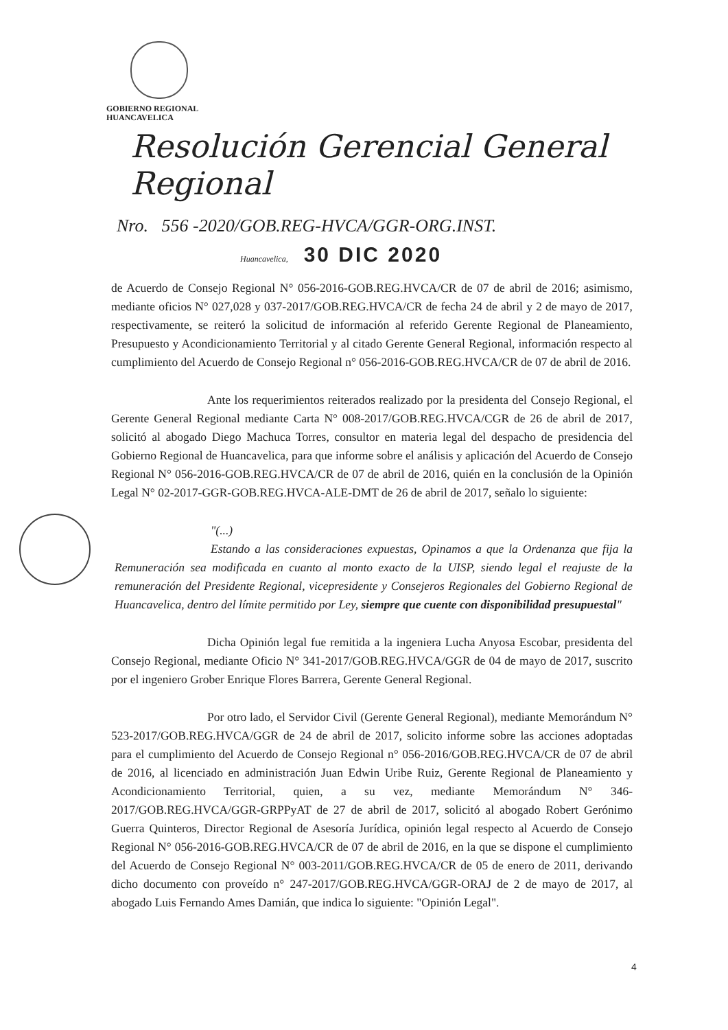GOBIERNO REGIONAL
HUANCAVELICA
Resolución Gerencial General Regional
Nro. 556 -2020/GOB.REG-HVCA/GGR-ORG.INST.
Huancavelica, 30 DIC 2020
de Acuerdo de Consejo Regional N° 056-2016-GOB.REG.HVCA/CR de 07 de abril de 2016; asimismo, mediante oficios N° 027,028 y 037-2017/GOB.REG.HVCA/CR de fecha 24 de abril y 2 de mayo de 2017, respectivamente, se reiteró la solicitud de información al referido Gerente Regional de Planeamiento, Presupuesto y Acondicionamiento Territorial y al citado Gerente General Regional, información respecto al cumplimiento del Acuerdo de Consejo Regional n° 056-2016-GOB.REG.HVCA/CR de 07 de abril de 2016.
Ante los requerimientos reiterados realizado por la presidenta del Consejo Regional, el Gerente General Regional mediante Carta N° 008-2017/GOB.REG.HVCA/CGR de 26 de abril de 2017, solicitó al abogado Diego Machuca Torres, consultor en materia legal del despacho de presidencia del Gobierno Regional de Huancavelica, para que informe sobre el análisis y aplicación del Acuerdo de Consejo Regional N° 056-2016-GOB.REG.HVCA/CR de 07 de abril de 2016, quién en la conclusión de la Opinión Legal N° 02-2017-GGR-GOB.REG.HVCA-ALE-DMT de 26 de abril de 2017, señalo lo siguiente:
"(...)
Estando a las consideraciones expuestas, Opinamos a que la Ordenanza que fija la Remuneración sea modificada en cuanto al monto exacto de la UISP, siendo legal el reajuste de la remuneración del Presidente Regional, vicepresidente y Consejeros Regionales del Gobierno Regional de Huancavelica, dentro del límite permitido por Ley, siempre que cuente con disponibilidad presupuestal"
Dicha Opinión legal fue remitida a la ingeniera Lucha Anyosa Escobar, presidenta del Consejo Regional, mediante Oficio N° 341-2017/GOB.REG.HVCA/GGR de 04 de mayo de 2017, suscrito por el ingeniero Grober Enrique Flores Barrera, Gerente General Regional.
Por otro lado, el Servidor Civil (Gerente General Regional), mediante Memorándum N° 523-2017/GOB.REG.HVCA/GGR de 24 de abril de 2017, solicito informe sobre las acciones adoptadas para el cumplimiento del Acuerdo de Consejo Regional n° 056-2016/GOB.REG.HVCA/CR de 07 de abril de 2016, al licenciado en administración Juan Edwin Uribe Ruiz, Gerente Regional de Planeamiento y Acondicionamiento Territorial, quien, a su vez, mediante Memorándum N° 346-2017/GOB.REG.HVCA/GGR-GRPPyAT de 27 de abril de 2017, solicitó al abogado Robert Gerónimo Guerra Quinteros, Director Regional de Asesoría Jurídica, opinión legal respecto al Acuerdo de Consejo Regional N° 056-2016-GOB.REG.HVCA/CR de 07 de abril de 2016, en la que se dispone el cumplimiento del Acuerdo de Consejo Regional N° 003-2011/GOB.REG.HVCA/CR de 05 de enero de 2011, derivando dicho documento con proveído n° 247-2017/GOB.REG.HVCA/GGR-ORAJ de 2 de mayo de 2017, al abogado Luis Fernando Ames Damián, que indica lo siguiente: "Opinión Legal".
4